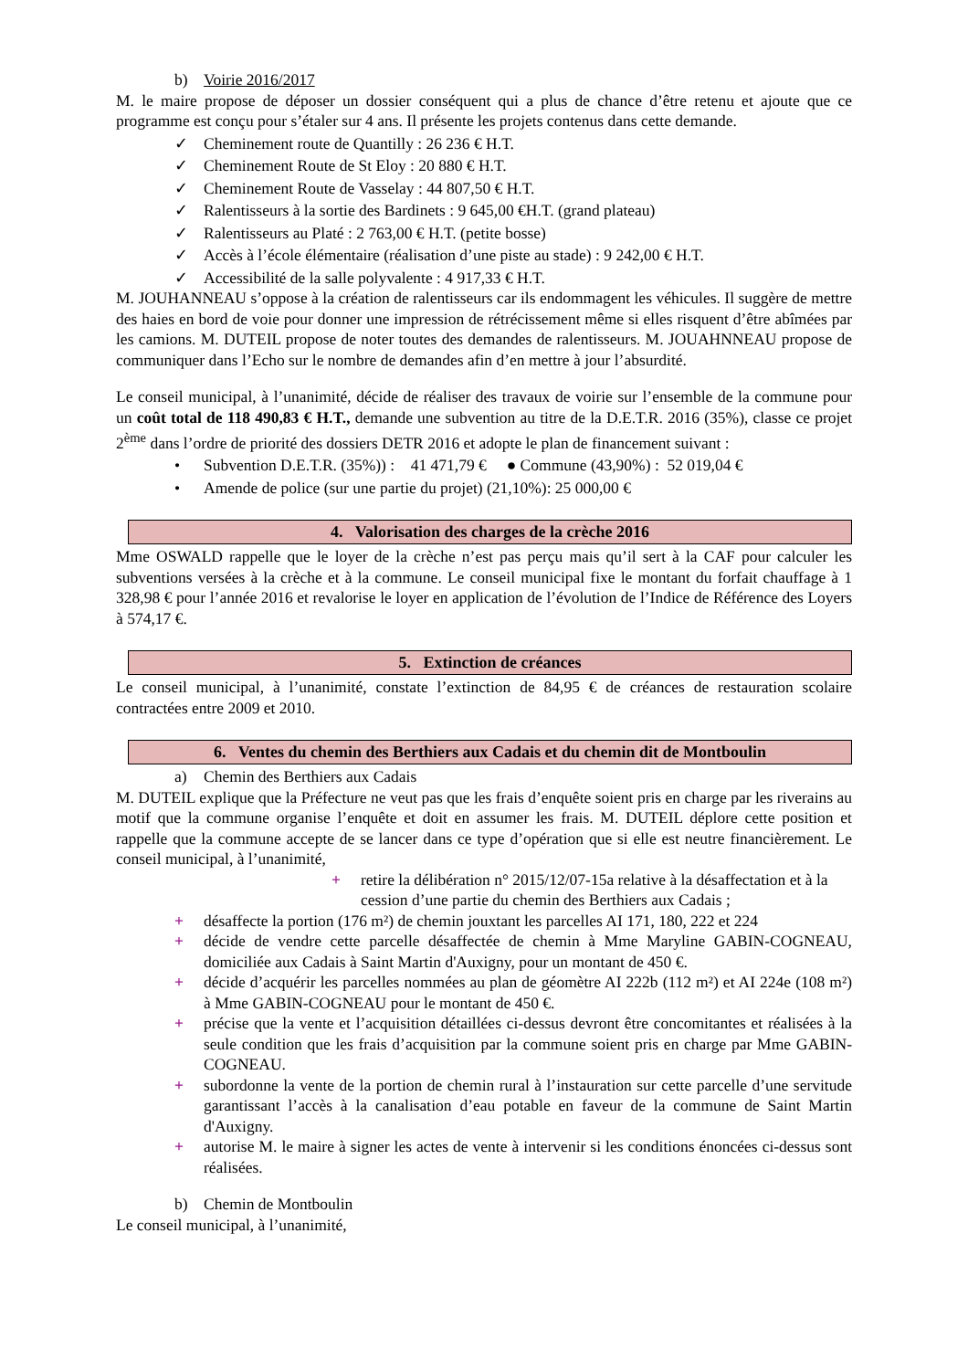b) Voirie 2016/2017
M. le maire propose de déposer un dossier conséquent qui a plus de chance d’être retenu et ajoute que ce programme est conçu pour s’étaler sur 4 ans. Il présente les projets contenus dans cette demande.
✓ Cheminement route de Quantilly : 26 236 € H.T.
✓ Cheminement Route de St Eloy : 20 880 € H.T.
✓ Cheminement Route de Vasselay : 44 807,50 € H.T.
✓ Ralentisseurs à la sortie des Bardinets : 9 645,00 €H.T. (grand plateau)
✓ Ralentisseurs au Platé : 2 763,00 € H.T. (petite bosse)
✓ Accès à l’école élémentaire (réalisation d’une piste au stade) : 9 242,00 € H.T.
✓ Accessibilité de la salle polyvalente : 4 917,33 € H.T.
M. JOUHANNEAU s’oppose à la création de ralentisseurs car ils endommagent les véhicules. Il suggère de mettre des haies en bord de voie pour donner une impression de rétrécissement même si elles risquent d’être abîmées par les camions. M. DUTEIL propose de noter toutes des demandes de ralentisseurs. M. JOUAHNNEAU propose de communiquer dans l’Echo sur le nombre de demandes afin d’en mettre à jour l’absurdité.
Le conseil municipal, à l’unanimité, décide de réaliser des travaux de voirie sur l’ensemble de la commune pour un coût total de 118 490,83 € H.T., demande une subvention au titre de la D.E.T.R. 2016 (35%), classe ce projet 2<sup>ème</sup> dans l’ordre de priorité des dossiers DETR 2016 et adopte le plan de financement suivant :
• Subvention D.E.T.R. (35%)) : 41 471,79 € ● Commune (43,90%) : 52 019,04 €
• Amende de police (sur une partie du projet) (21,10%): 25 000,00 €
4. Valorisation des charges de la crèche 2016
Mme OSWALD rappelle que le loyer de la crèche n’est pas perçu mais qu’il sert à la CAF pour calculer les subventions versées à la crèche et à la commune. Le conseil municipal fixe le montant du forfait chauffage à 1 328,98 € pour l’année 2016 et revalorise le loyer en application de l’évolution de l’Indice de Référence des Loyers à 574,17 €.
5. Extinction de créances
Le conseil municipal, à l’unanimité, constate l’extinction de 84,95 € de créances de restauration scolaire contractées entre 2009 et 2010.
6. Ventes du chemin des Berthiers aux Cadais et du chemin dit de Montboulin
a) Chemin des Berthiers aux Cadais
M. DUTEIL explique que la Préfecture ne veut pas que les frais d’enquête soient pris en charge par les riverains au motif que la commune organise l’enquête et doit en assumer les frais. M. DUTEIL déplore cette position et rappelle que la commune accepte de se lancer dans ce type d’opération que si elle est neutre financièrement. Le conseil municipal, à l’unanimité,
+ retire la délibération n° 2015/12/07-15a relative à la désaffectation et à la cession d’une partie du chemin des Berthiers aux Cadais ;
+ désaffecte la portion (176 m²) de chemin jouxtant les parcelles AI 171, 180, 222 et 224
+ décide de vendre cette parcelle désaffectée de chemin à Mme Maryline GABIN-COGNEAU, domiciliée aux Cadais à Saint Martin d'Auxigny, pour un montant de 450 €.
+ décide d’acquérir les parcelles nommées au plan de géomètre AI 222b (112 m²) et AI 224e (108 m²) à Mme GABIN-COGNEAU pour le montant de 450 €.
+ précise que la vente et l’acquisition détaillées ci-dessus devront être concomitantes et réalisées à la seule condition que les frais d’acquisition par la commune soient pris en charge par Mme GABIN-COGNEAU.
+ subordonne la vente de la portion de chemin rural à l’instauration sur cette parcelle d’une servitude garantissant l’accès à la canalisation d’eau potable en faveur de la commune de Saint Martin d'Auxigny.
+ autorise M. le maire à signer les actes de vente à intervenir si les conditions énoncées ci-dessus sont réalisées.
b) Chemin de Montboulin
Le conseil municipal, à l’unanimité,